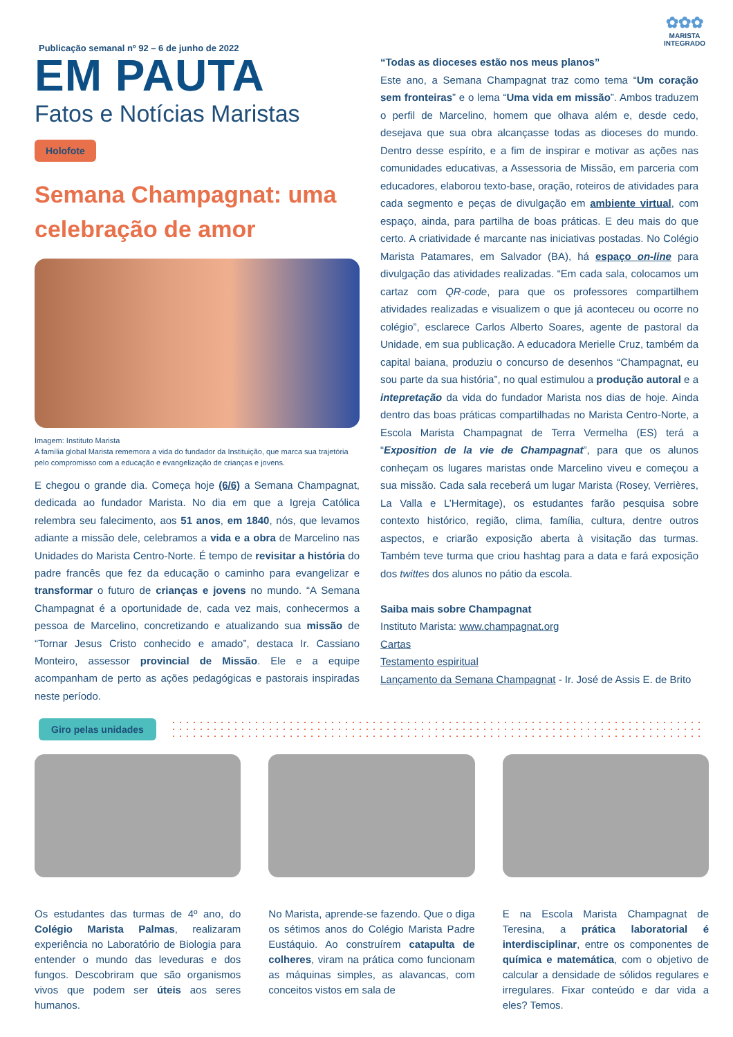Publicação semanal nº 92 – 6 de junho de 2022
✿✿✿
MARISTA
INTEGRADO
EM PAUTA
Fatos e Notícias Maristas
Holofote
Semana Champagnat: uma celebração de amor
Imagem: Instituto Marista
A família global Marista rememora a vida do fundador da Instituição, que marca sua trajetória pelo compromisso com a educação e evangelização de crianças e jovens.
E chegou o grande dia. Começa hoje (6/6) a Semana Champagnat, dedicada ao fundador Marista. No dia em que a Igreja Católica relembra seu falecimento, aos 51 anos, em 1840, nós, que levamos adiante a missão dele, celebramos a vida e a obra de Marcelino nas Unidades do Marista Centro-Norte. É tempo de revisitar a história do padre francês que fez da educação o caminho para evangelizar e transformar o futuro de crianças e jovens no mundo. “A Semana Champagnat é a oportunidade de, cada vez mais, conhecermos a pessoa de Marcelino, concretizando e atualizando sua missão de “Tornar Jesus Cristo conhecido e amado”, destaca Ir. Cassiano Monteiro, assessor provincial de Missão. Ele e a equipe acompanham de perto as ações pedagógicas e pastorais inspiradas neste período.
“Todas as dioceses estão nos meus planos”
Este ano, a Semana Champagnat traz como tema “Um coração sem fronteiras” e o lema “Uma vida em missão”. Ambos traduzem o perfil de Marcelino, homem que olhava além e, desde cedo, desejava que sua obra alcançasse todas as dioceses do mundo. Dentro desse espírito, e a fim de inspirar e motivar as ações nas comunidades educativas, a Assessoria de Missão, em parceria com educadores, elaborou texto-base, oração, roteiros de atividades para cada segmento e peças de divulgação em ambiente virtual, com espaço, ainda, para partilha de boas práticas. E deu mais do que certo. A criatividade é marcante nas iniciativas postadas. No Colégio Marista Patamares, em Salvador (BA), há espaço on-line para divulgação das atividades realizadas. “Em cada sala, colocamos um cartaz com QR-code, para que os professores compartilhem atividades realizadas e visualizem o que já aconteceu ou ocorre no colégio”, esclarece Carlos Alberto Soares, agente de pastoral da Unidade, em sua publicação. A educadora Merielle Cruz, também da capital baiana, produziu o concurso de desenhos “Champagnat, eu sou parte da sua história”, no qual estimulou a produção autoral e a intepretação da vida do fundador Marista nos dias de hoje. Ainda dentro das boas práticas compartilhadas no Marista Centro-Norte, a Escola Marista Champagnat de Terra Vermelha (ES) terá a “Exposition de la vie de Champagnat”, para que os alunos conheçam os lugares maristas onde Marcelino viveu e começou a sua missão. Cada sala receberá um lugar Marista (Rosey, Verrières, La Valla e L’Hermitage), os estudantes farão pesquisa sobre contexto histórico, região, clima, família, cultura, dentre outros aspectos, e criarão exposição aberta à visitação das turmas. Também teve turma que criou hashtag para a data e fará exposição dos twittes dos alunos no pátio da escola.
Saiba mais sobre Champagnat
Instituto Marista: www.champagnat.org
Cartas
Testamento espiritual
Lançamento da Semana Champagnat - Ir. José de Assis E. de Brito
Giro pelas unidades
Os estudantes das turmas de 4º ano, do Colégio Marista Palmas, realizaram experiência no Laboratório de Biologia para entender o mundo das leveduras e dos fungos. Descobriram que são organismos vivos que podem ser úteis aos seres humanos.
No Marista, aprende-se fazendo. Que o diga os sétimos anos do Colégio Marista Padre Eustáquio. Ao construírem catapulta de colheres, viram na prática como funcionam as máquinas simples, as alavancas, com conceitos vistos em sala de
E na Escola Marista Champagnat de Teresina, a prática laboratorial é interdisciplinar, entre os componentes de química e matemática, com o objetivo de calcular a densidade de sólidos regulares e irregulares. Fixar conteúdo e dar vida a eles? Temos.